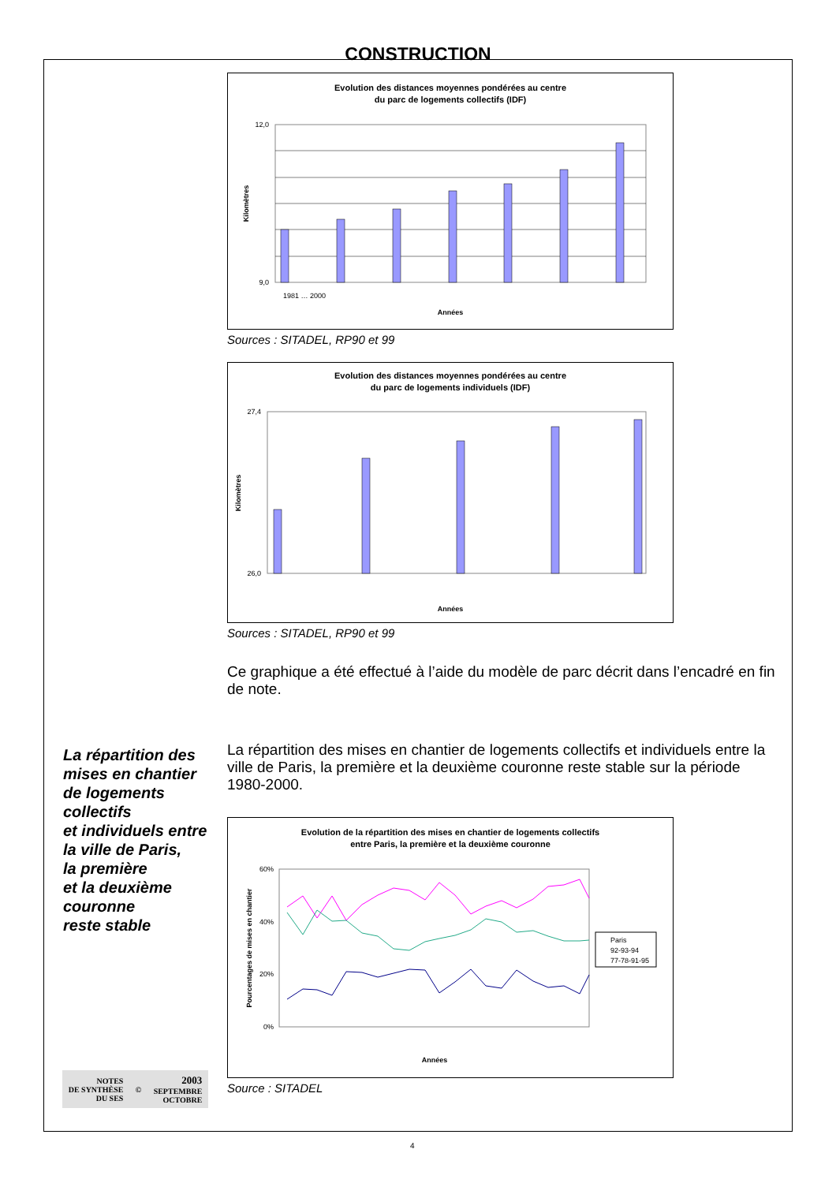CONSTRUCTION
Evolution des distances moyennes pondérées au centre
du parc de logements collectifs (IDF)
12,0
9,0
Kilomètres
Années
1981 … 2000
Sources : SITADEL, RP90 et 99
Evolution des distances moyennes pondérées au centre
du parc de logements individuels (IDF)
27,4
26,0
Kilomètres
Années
Sources : SITADEL, RP90 et 99
Ce graphique a été effectué à l’aide du modèle de parc décrit dans l’encadré en fin de note.
La répartition des
mises en chantier
de logements
collectifs
et individuels entre
la ville de Paris,
la première
et la deuxième
couronne
reste stable
La répartition des mises en chantier de logements collectifs et individuels entre la ville de Paris, la première et la deuxième couronne reste stable sur la période 1980-2000.
Evolution de la répartition des mises en chantier de logements collectifs
entre Paris, la première et la deuxième couronne
60%
40%
20%
0%
Pourcentages de mises en chantier
Paris
92-93-94
77-78-91-95
Années
Source : SITADEL
NOTES
DE SYNTHÈSE
DU SES
©
2003
SEPTEMBRE
OCTOBRE
4